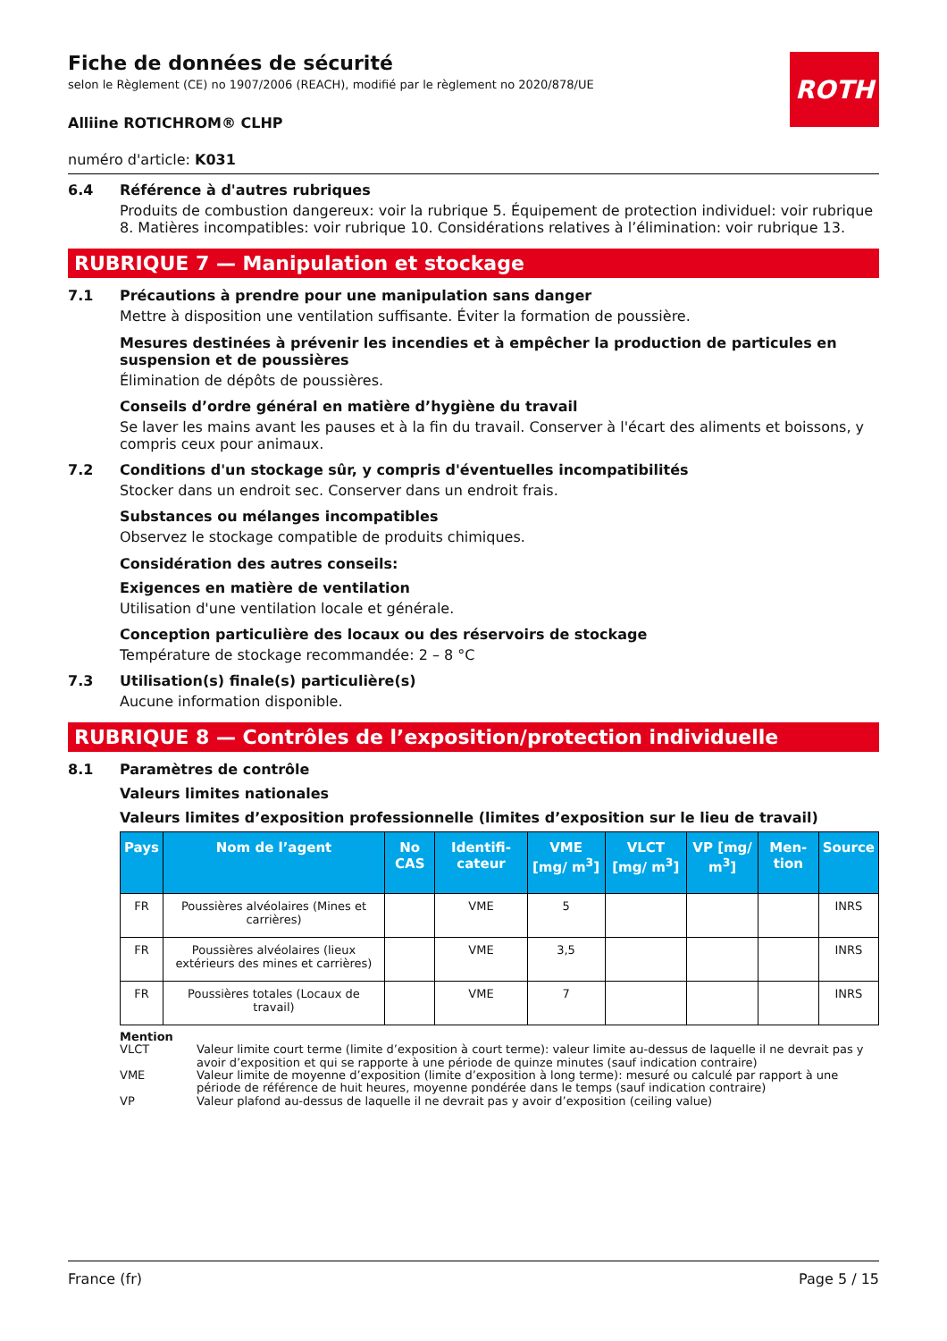Fiche de données de sécurité
selon le Règlement (CE) no 1907/2006 (REACH), modifié par le règlement no 2020/878/UE
ROTH
Alliine ROTICHROM® CLHP
numéro d'article: K031
6.4 Référence à d'autres rubriques
Produits de combustion dangereux: voir la rubrique 5. Équipement de protection individuel: voir rubrique 8. Matières incompatibles: voir rubrique 10. Considérations relatives à l’élimination: voir rubrique 13.
RUBRIQUE 7 — Manipulation et stockage
7.1 Précautions à prendre pour une manipulation sans danger
Mettre à disposition une ventilation suffisante. Éviter la formation de poussière.
Mesures destinées à prévenir les incendies et à empêcher la production de particules en suspension et de poussières
Élimination de dépôts de poussières.
Conseils d’ordre général en matière d’hygiène du travail
Se laver les mains avant les pauses et à la fin du travail. Conserver à l'écart des aliments et boissons, y compris ceux pour animaux.
7.2 Conditions d'un stockage sûr, y compris d'éventuelles incompatibilités
Stocker dans un endroit sec. Conserver dans un endroit frais.
Substances ou mélanges incompatibles
Observez le stockage compatible de produits chimiques.
Considération des autres conseils:
Exigences en matière de ventilation
Utilisation d'une ventilation locale et générale.
Conception particulière des locaux ou des réservoirs de stockage
Température de stockage recommandée: 2 – 8 °C
7.3 Utilisation(s) finale(s) particulière(s)
Aucune information disponible.
RUBRIQUE 8 — Contrôles de l’exposition/protection individuelle
8.1 Paramètres de contrôle
Valeurs limites nationales
Valeurs limites d’exposition professionnelle (limites d’exposition sur le lieu de travail)
| Pays | Nom de l’agent | No CAS | Identifi-cateur | VME [mg/ m<sup>3</sup>] | VLCT [mg/ m<sup>3</sup>] | VP [mg/ m<sup>3</sup>] | Men-tion | Source |
| --- | --- | --- | --- | --- | --- | --- | --- | --- |
| FR | Poussières alvéolaires (Mines et carrières) | | VME | 5 | | | | INRS |
| FR | Poussières alvéolaires (lieux extérieurs des mines et carrières) | | VME | 3,5 | | | | INRS |
| FR | Poussières totales (Locaux de travail) | | VME | 7 | | | | INRS |
Mention
VLCT Valeur limite court terme (limite d’exposition à court terme): valeur limite au-dessus de laquelle il ne devrait pas y avoir d’exposition et qui se rapporte à une période de quinze minutes (sauf indication contraire)
VME Valeur limite de moyenne d’exposition (limite d’exposition à long terme): mesuré ou calculé par rapport à une période de référence de huit heures, moyenne pondérée dans le temps (sauf indication contraire)
VP Valeur plafond au-dessus de laquelle il ne devrait pas y avoir d’exposition (ceiling value)
France (fr) Page 5 / 15